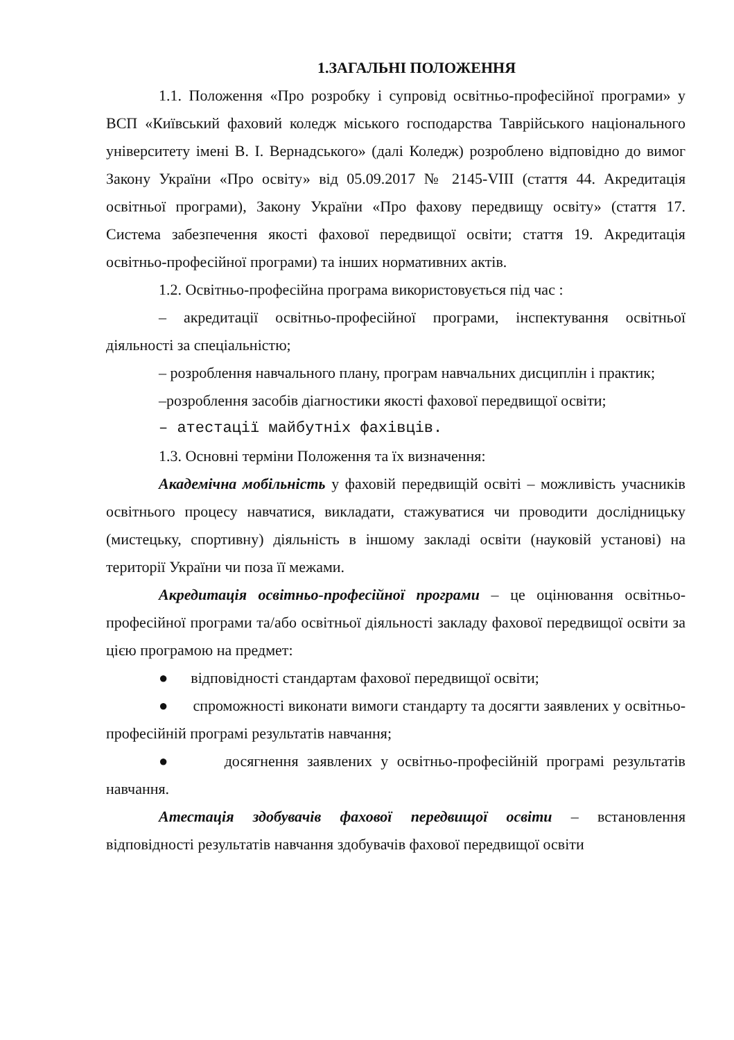1.ЗАГАЛЬНІ ПОЛОЖЕННЯ
1.1. Положення «Про розробку і супровід освітньо-професійної програми» у ВСП «Київський фаховий коледж міського господарства Таврійського національного університету імені В. І. Вернадського» (далі Коледж) розроблено відповідно до вимог Закону України «Про освіту» від 05.09.2017 № 2145-VIII (стаття 44. Акредитація освітньої програми), Закону України «Про фахову передвищу освіту» (стаття 17. Система забезпечення якості фахової передвищої освіти; стаття 19. Акредитація освітньо-професійної програми) та інших нормативних актів.
1.2. Освітньо-професійна програма використовується під час :
– акредитації освітньо-професійної програми, інспектування освітньої діяльності за спеціальністю;
– розроблення навчального плану, програм навчальних дисциплін і практик;
–розроблення засобів діагностики якості фахової передвищої освіти;
– атестації майбутніх фахівців.
1.3. Основні терміни Положення та їх визначення:
Академічна мобільність у фаховій передвищій освіті – можливість учасників освітнього процесу навчатися, викладати, стажуватися чи проводити дослідницьку (мистецьку, спортивну) діяльність в іншому закладі освіти (науковій установі) на території України чи поза її межами.
Акредитація освітньо-професійної програми – це оцінювання освітньо-професійної програми та/або освітньої діяльності закладу фахової передвищої освіти за цією програмою на предмет:
● відповідності стандартам фахової передвищої освіти;
● спроможності виконати вимоги стандарту та досягти заявлених у освітньо-професійній програмі результатів навчання;
● досягнення заявлених у освітньо-професійній програмі результатів навчання.
Атестація здобувачів фахової передвищої освіти – встановлення відповідності результатів навчання здобувачів фахової передвищої освіти